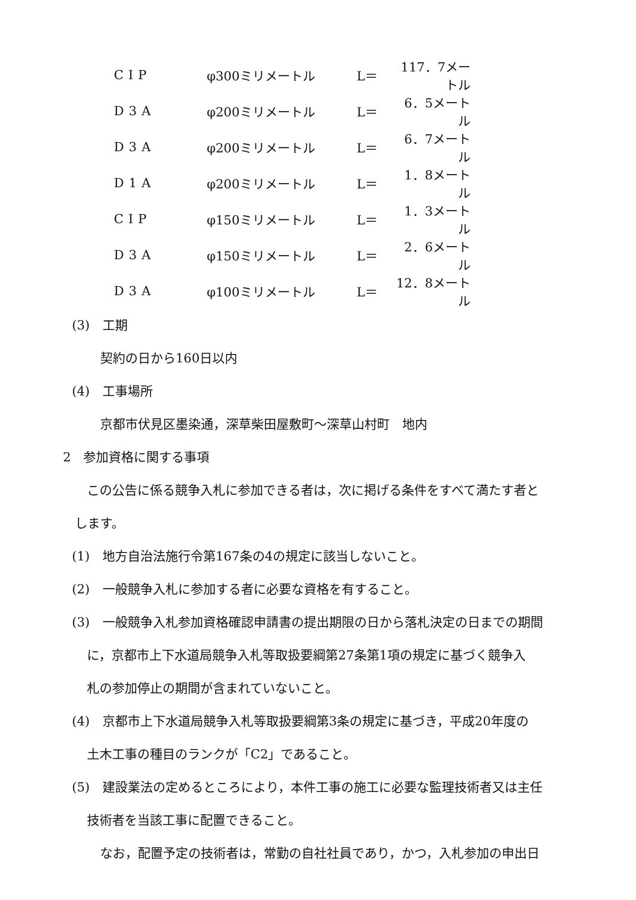| CIP | φ300ミリメートル | L＝ | 117．7メートル |
| D3A | φ200ミリメートル | L＝ | 6．5メートル |
| D3A | φ200ミリメートル | L＝ | 6．7メートル |
| D1A | φ200ミリメートル | L＝ | 1．8メートル |
| CIP | φ150ミリメートル | L＝ | 1．3メートル |
| D3A | φ150ミリメートル | L＝ | 2．6メートル |
| D3A | φ100ミリメートル | L＝ | 12．8メートル |
(3)　工期
契約の日から160日以内
(4)　工事場所
京都市伏見区墨染通，深草柴田屋敷町～深草山村町　地内
2　参加資格に関する事項
この公告に係る競争入札に参加できる者は，次に掲げる条件をすべて満たす者と
します。
(1)　地方自治法施行令第167条の4の規定に該当しないこと。
(2)　一般競争入札に参加する者に必要な資格を有すること。
(3)　一般競争入札参加資格確認申請書の提出期限の日から落札決定の日までの期間
に，京都市上下水道局競争入札等取扱要綱第27条第1項の規定に基づく競争入
札の参加停止の期間が含まれていないこと。
(4)　京都市上下水道局競争入札等取扱要綱第3条の規定に基づき，平成20年度の
土木工事の種目のランクが「C2」であること。
(5)　建設業法の定めるところにより，本件工事の施工に必要な監理技術者又は主任
技術者を当該工事に配置できること。
なお，配置予定の技術者は，常勤の自社社員であり，かつ，入札参加の申出日